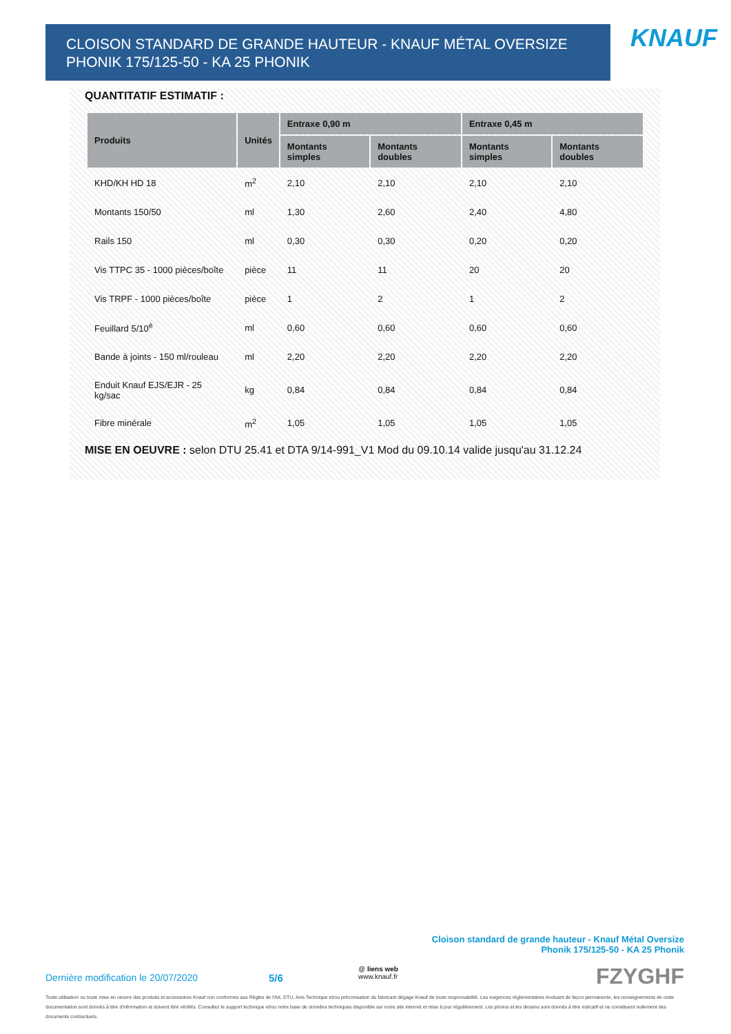CLOISON STANDARD DE GRANDE HAUTEUR - KNAUF MÉTAL OVERSIZE PHONIK 175/125-50 - KA 25 PHONIK
KNAUF
QUANTITATIF ESTIMATIF :
| Produits | Unités | Entraxe 0,90 m | | Entraxe 0,45 m | |
| --- | --- | --- | --- | --- | --- |
| | | Montants simples | Montants doubles | Montants simples | Montants doubles |
| KHD/KH HD 18 | m<sup>2</sup> | 2,10 | 2,10 | 2,10 | 2,10 |
| Montants 150/50 | ml | 1,30 | 2,60 | 2,40 | 4,80 |
| Rails 150 | ml | 0,30 | 0,30 | 0,20 | 0,20 |
| Vis TTPC 35 - 1000 pièces/boîte | pièce | 11 | 11 | 20 | 20 |
| Vis TRPF - 1000 pièces/boîte | pièce | 1 | 2 | 1 | 2 |
| Feuillard 5/10<sup>è</sup> | ml | 0,60 | 0,60 | 0,60 | 0,60 |
| Bande à joints - 150 ml/rouleau | ml | 2,20 | 2,20 | 2,20 | 2,20 |
| Enduit Knauf EJS/EJR - 25 kg/sac | kg | 0,84 | 0,84 | 0,84 | 0,84 |
| Fibre minérale | m<sup>2</sup> | 1,05 | 1,05 | 1,05 | 1,05 |
MISE EN OEUVRE : selon DTU 25.41 et DTA 9/14-991_V1 Mod du 09.10.14 valide jusqu'au 31.12.24
Cloison standard de grande hauteur - Knauf Métal Oversize
Phonik 175/125-50 - KA 25 Phonik
Dernière modification le 20/07/2020
5/6
@ liens web
www.knauf.fr
FZYGHF
Toute utilisation ou toute mise en oeuvre des produits et accessoires Knauf non conformes aux Règles de l'Art, DTU, Avis Technique et/ou préconisation du fabricant dégage Knauf de toute responsabilité. Les exigences réglementaires évoluant de façon permanente, les renseignements de cette documentation sont donnés à titre d'information et doivent être vérifiés. Consultez le support technique et/ou notre base de données techniques disponible sur notre site internet et mise à jour régulièrement. Les photos et les dessins sont donnés à titre indicatif et ne constituent nullement des documents contractuels.